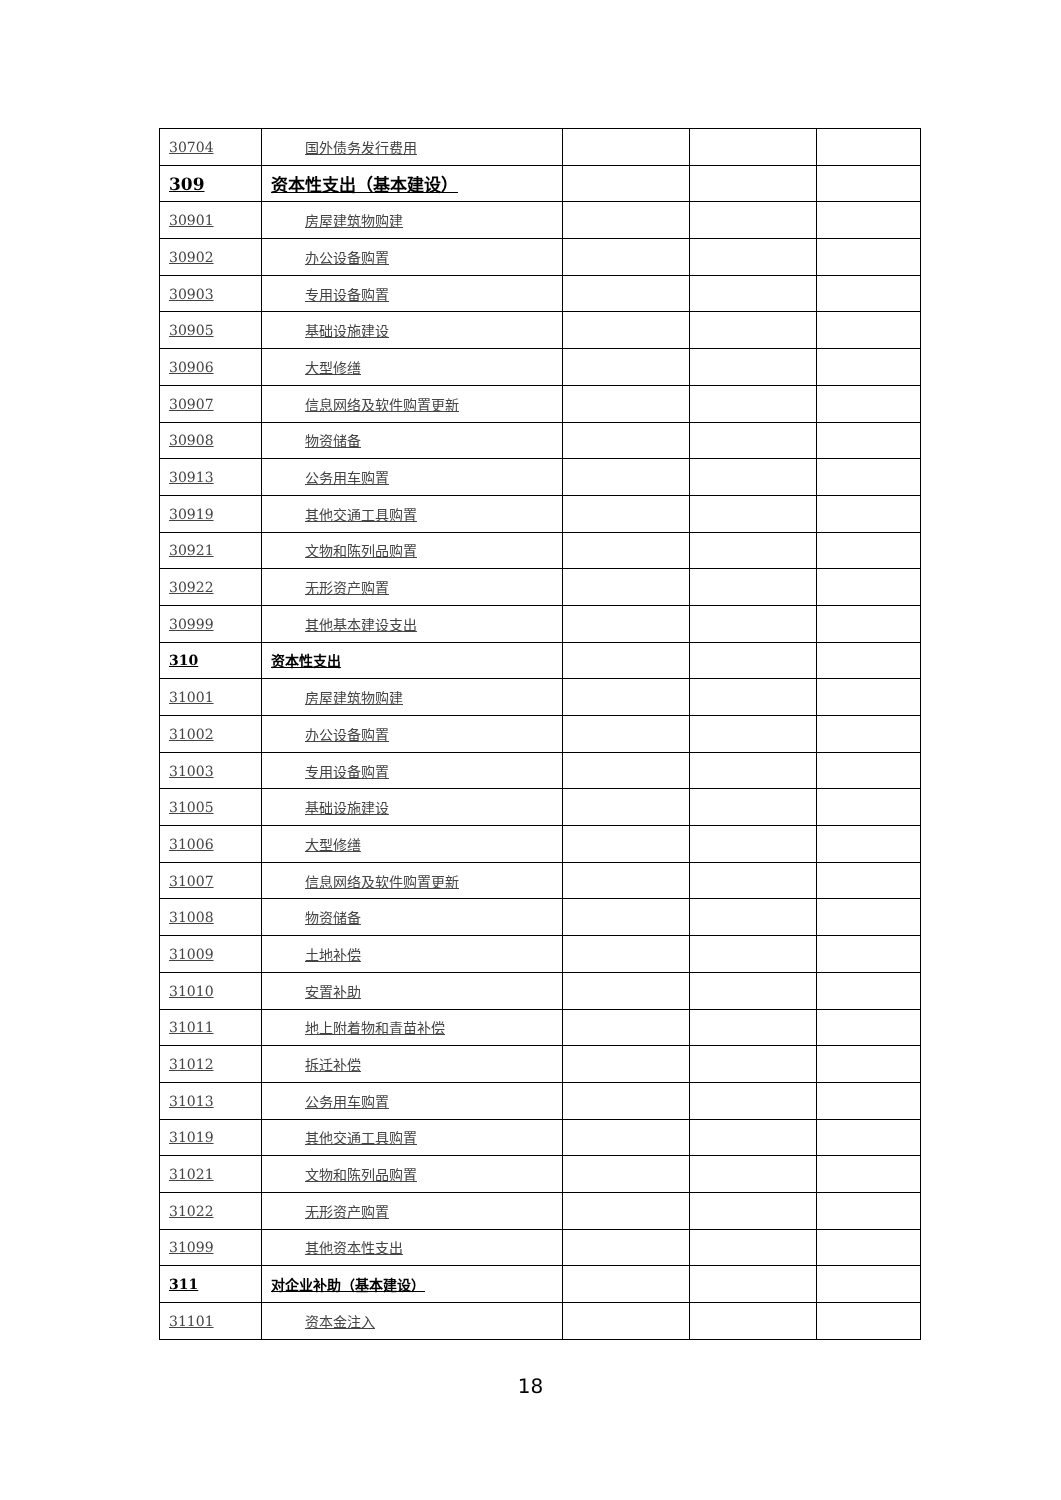| 30704 | 国外债务发行费用 | | | |
| 309 | 资本性支出（基本建设） | | | |
| 30901 | 房屋建筑物购建 | | | |
| 30902 | 办公设备购置 | | | |
| 30903 | 专用设备购置 | | | |
| 30905 | 基础设施建设 | | | |
| 30906 | 大型修缮 | | | |
| 30907 | 信息网络及软件购置更新 | | | |
| 30908 | 物资储备 | | | |
| 30913 | 公务用车购置 | | | |
| 30919 | 其他交通工具购置 | | | |
| 30921 | 文物和陈列品购置 | | | |
| 30922 | 无形资产购置 | | | |
| 30999 | 其他基本建设支出 | | | |
| 310 | 资本性支出 | | | |
| 31001 | 房屋建筑物购建 | | | |
| 31002 | 办公设备购置 | | | |
| 31003 | 专用设备购置 | | | |
| 31005 | 基础设施建设 | | | |
| 31006 | 大型修缮 | | | |
| 31007 | 信息网络及软件购置更新 | | | |
| 31008 | 物资储备 | | | |
| 31009 | 土地补偿 | | | |
| 31010 | 安置补助 | | | |
| 31011 | 地上附着物和青苗补偿 | | | |
| 31012 | 拆迁补偿 | | | |
| 31013 | 公务用车购置 | | | |
| 31019 | 其他交通工具购置 | | | |
| 31021 | 文物和陈列品购置 | | | |
| 31022 | 无形资产购置 | | | |
| 31099 | 其他资本性支出 | | | |
| 311 | 对企业补助（基本建设） | | | |
| 31101 | 资本金注入 | | | |
18